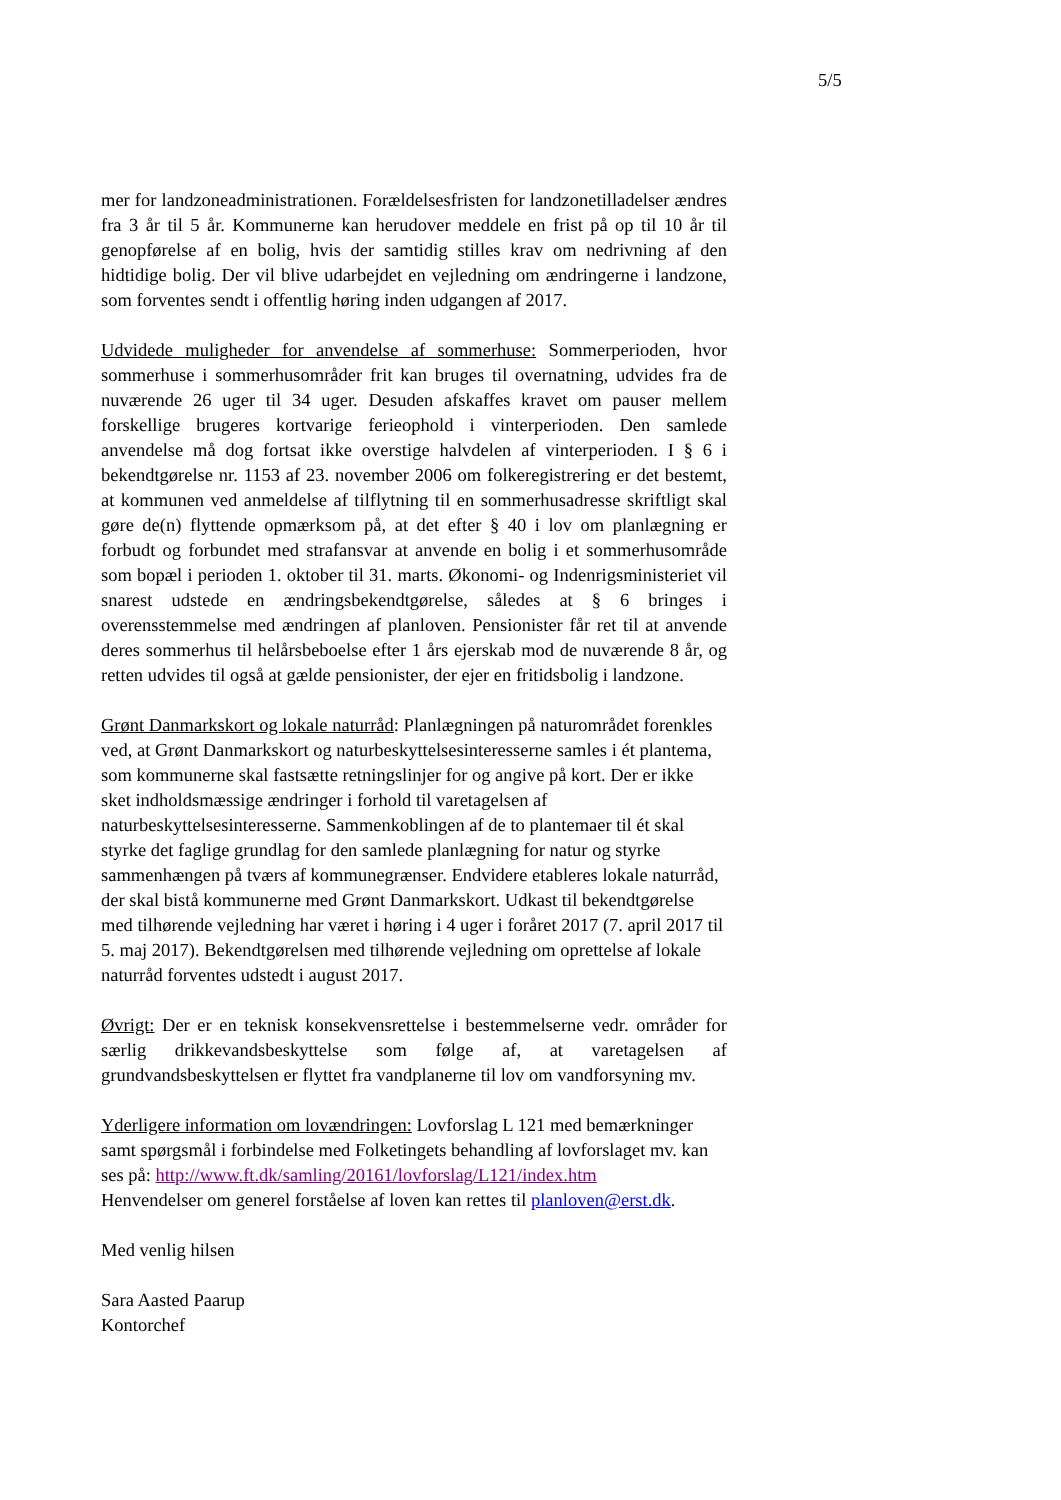5/5
mer for landzoneadministrationen. Forældelsesfristen for landzonetilladelser ændres fra 3 år til 5 år. Kommunerne kan herudover meddele en frist på op til 10 år til genopførelse af en bolig, hvis der samtidig stilles krav om nedrivning af den hidtidige bolig. Der vil blive udarbejdet en vejledning om ændringerne i landzone, som forventes sendt i offentlig høring inden udgangen af 2017.
Udvidede muligheder for anvendelse af sommerhuse: Sommerperioden, hvor sommerhuse i sommerhusområder frit kan bruges til overnatning, udvides fra de nuværende 26 uger til 34 uger. Desuden afskaffes kravet om pauser mellem forskellige brugeres kortvarige ferieophold i vinterperioden. Den samlede anvendelse må dog fortsat ikke overstige halvdelen af vinterperioden. I § 6 i bekendtgørelse nr. 1153 af 23. november 2006 om folkeregistrering er det bestemt, at kommunen ved anmeldelse af tilflytning til en sommerhusadresse skriftligt skal gøre de(n) flyttende opmærksom på, at det efter § 40 i lov om planlægning er forbudt og forbundet med strafansvar at anvende en bolig i et sommerhusområde som bopæl i perioden 1. oktober til 31. marts. Økonomi- og Indenrigsministeriet vil snarest udstede en ændringsbekendtgørelse, således at § 6 bringes i overensstemmelse med ændringen af planloven. Pensionister får ret til at anvende deres sommerhus til helårsbeboelse efter 1 års ejerskab mod de nuværende 8 år, og retten udvides til også at gælde pensionister, der ejer en fritidsbolig i landzone.
Grønt Danmarkskort og lokale naturråd: Planlægningen på naturområdet forenkles ved, at Grønt Danmarkskort og naturbeskyttelsesinteresserne samles i ét plantema, som kommunerne skal fastsætte retningslinjer for og angive på kort. Der er ikke sket indholdsmæssige ændringer i forhold til varetagelsen af naturbeskyttelsesinteresserne. Sammenkoblingen af de to plantemaer til ét skal styrke det faglige grundlag for den samlede planlægning for natur og styrke sammenhængen på tværs af kommunegrænser. Endvidere etableres lokale naturråd, der skal bistå kommunerne med Grønt Danmarkskort. Udkast til bekendtgørelse med tilhørende vejledning har været i høring i 4 uger i foråret 2017 (7. april 2017 til 5. maj 2017). Bekendtgørelsen med tilhørende vejledning om oprettelse af lokale naturråd forventes udstedt i august 2017.
Øvrigt: Der er en teknisk konsekvensrettelse i bestemmelserne vedr. områder for særlig drikkevandsbeskyttelse som følge af, at varetagelsen af grundvandsbeskyttelsen er flyttet fra vandplanerne til lov om vandforsyning mv.
Yderligere information om lovændringen: Lovforslag L 121 med bemærkninger samt spørgsmål i forbindelse med Folketingets behandling af lovforslaget mv. kan ses på: http://www.ft.dk/samling/20161/lovforslag/L121/index.htm
Henvendelser om generel forståelse af loven kan rettes til planloven@erst.dk.
Med venlig hilsen
Sara Aasted Paarup
Kontorchef